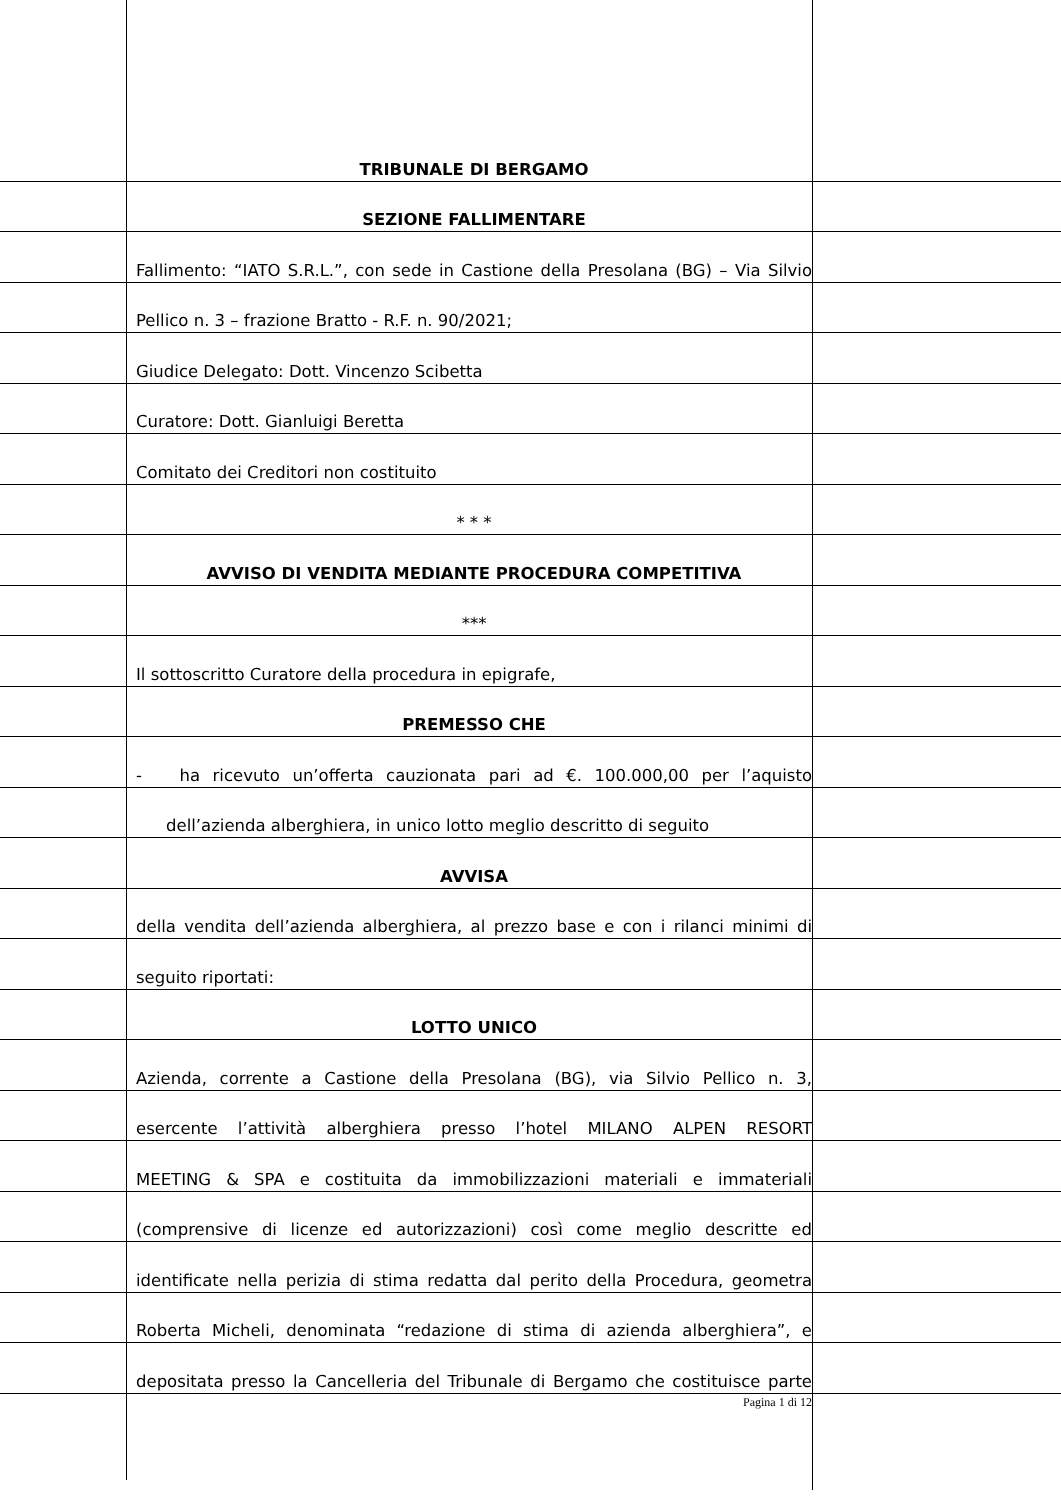TRIBUNALE DI BERGAMO
SEZIONE FALLIMENTARE
Fallimento: “IATO S.R.L.”, con sede in Castione della Presolana (BG) – Via Silvio
Pellico n. 3 – frazione Bratto - R.F. n. 90/2021;
Giudice Delegato: Dott. Vincenzo Scibetta
Curatore: Dott. Gianluigi Beretta
Comitato dei Creditori non costituito
* * *
AVVISO DI VENDITA MEDIANTE PROCEDURA COMPETITIVA
***
Il sottoscritto Curatore della procedura in epigrafe,
PREMESSO CHE
- ha ricevuto un’offerta cauzionata pari ad €. 100.000,00 per l’aquisto
dell’azienda alberghiera, in unico lotto meglio descritto di seguito
AVVISA
della vendita dell’azienda alberghiera, al prezzo base e con i rilanci minimi di
seguito riportati:
LOTTO UNICO
Azienda, corrente a Castione della Presolana (BG), via Silvio Pellico n. 3,
esercente l’attività alberghiera presso l’hotel MILANO ALPEN RESORT
MEETING & SPA e costituita da immobilizzazioni materiali e immateriali
(comprensive di licenze ed autorizzazioni) così come meglio descritte ed
identificate nella perizia di stima redatta dal perito della Procedura, geometra
Roberta Micheli, denominata “redazione di stima di azienda alberghiera”, e
depositata presso la Cancelleria del Tribunale di Bergamo che costituisce parte
Pagina 1 di 12